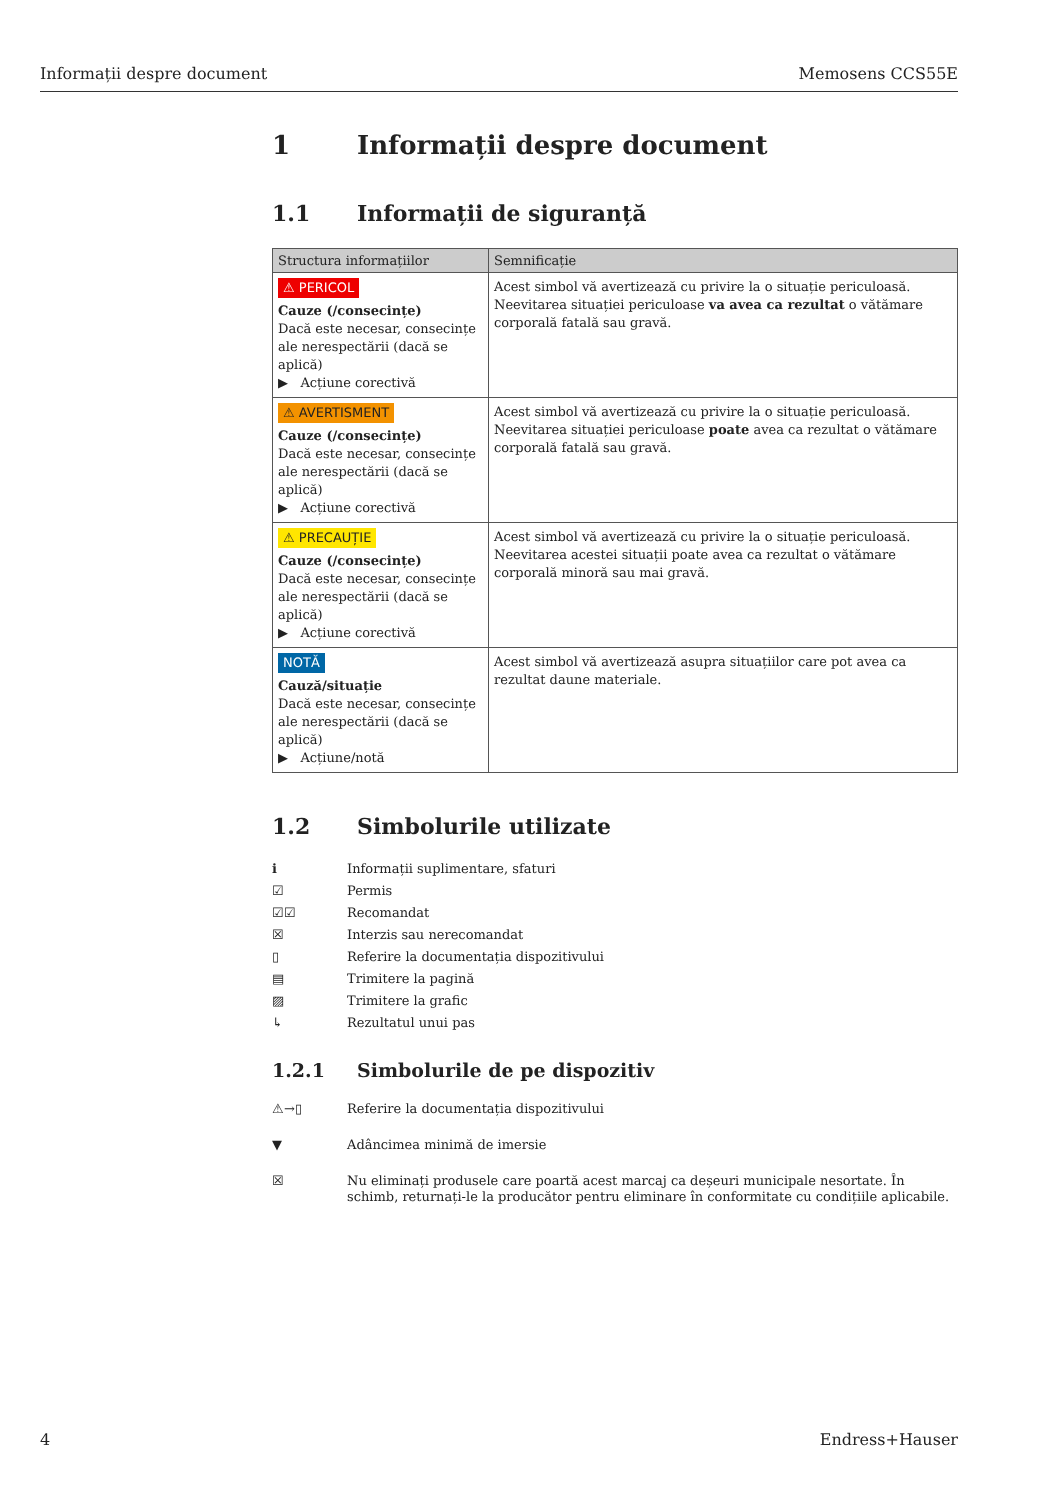Informații despre document Memosens CCS55E
1 Informații despre document
1.1 Informații de siguranță
| Structura informațiilor | Semnificație |
| --- | --- |
| ⚠ PERICOL Cauze (/consecințe) Dacă este necesar, consecințe ale nerespectării (dacă se aplică) ▶ Acțiune corectivă | Acest simbol vă avertizează cu privire la o situație periculoasă. Neevitarea situației periculoase va avea ca rezultat o vătămare corporală fatală sau gravă. |
| ⚠ AVERTISMENT Cauze (/consecințe) Dacă este necesar, consecințe ale nerespectării (dacă se aplică) ▶ Acțiune corectivă | Acest simbol vă avertizează cu privire la o situație periculoasă. Neevitarea situației periculoase poate avea ca rezultat o vătămare corporală fatală sau gravă. |
| ⚠ PRECAUȚIE Cauze (/consecințe) Dacă este necesar, consecințe ale nerespectării (dacă se aplică) ▶ Acțiune corectivă | Acest simbol vă avertizează cu privire la o situație periculoasă. Neevitarea acestei situații poate avea ca rezultat o vătămare corporală minoră sau mai gravă. |
| NOTĂ Cauză/situație Dacă este necesar, consecințe ale nerespectării (dacă se aplică) ▶ Acțiune/notă | Acest simbol vă avertizează asupra situațiilor care pot avea ca rezultat daune materiale. |
1.2 Simbolurile utilizate
ℹ Informații suplimentare, sfaturi
☑ Permis
☑☑ Recomandat
☒ Interzis sau nerecomandat
▯ Referire la documentația dispozitivului
▤ Trimitere la pagină
▨ Trimitere la grafic
↳ Rezultatul unui pas
1.2.1 Simbolurile de pe dispozitiv
⚠→▯ Referire la documentația dispozitivului
▼ Adâncimea minimă de imersie
☒ Nu eliminați produsele care poartă acest marcaj ca deșeuri municipale nesortate. În schimb, returnați-le la producător pentru eliminare în conformitate cu condițiile aplicabile.
4 Endress+Hauser